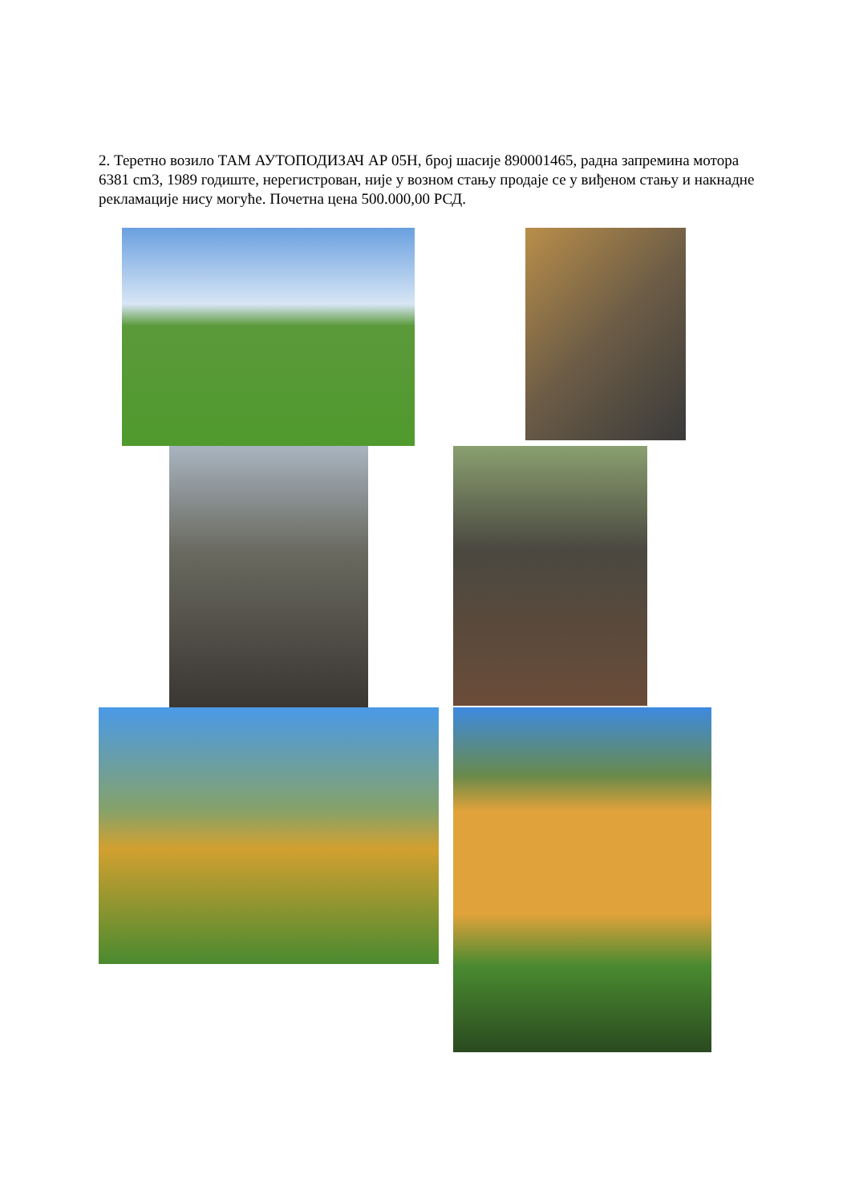2. Теретно возило ТАМ АУТОПОДИЗАЧ АР 05Н, број шасије 890001465, радна запремина мотора 6381 cm3, 1989 годиште, нерегистрован, није у возном стању продаје се у виђеном стању и накнадне рекламације нису могуће. Почетна цена 500.000,00 РСД.